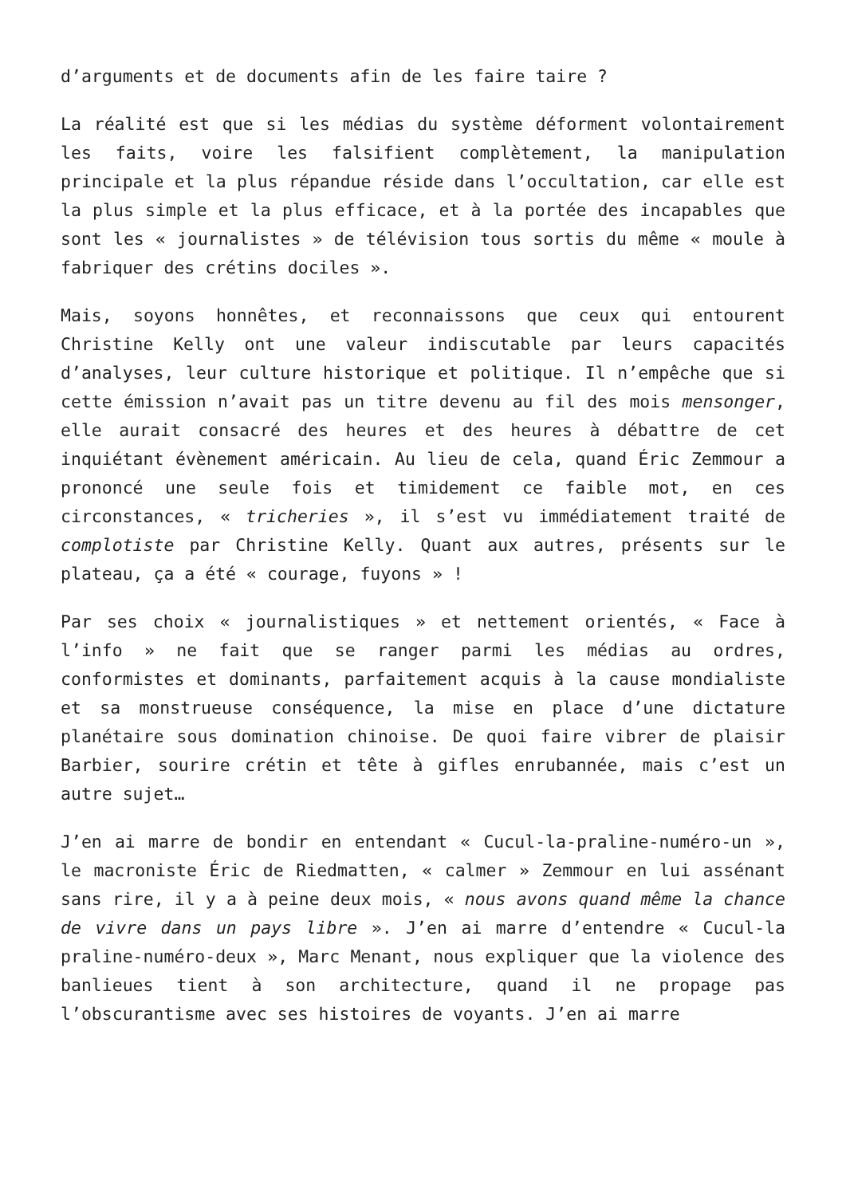d’arguments et de documents afin de les faire taire ?
La réalité est que si les médias du système déforment volontairement les faits, voire les falsifient complètement, la manipulation principale et la plus répandue réside dans l’occultation, car elle est la plus simple et la plus efficace, et à la portée des incapables que sont les « journalistes » de télévision tous sortis du même « moule à fabriquer des crétins dociles ».
Mais, soyons honnêtes, et reconnaissons que ceux qui entourent Christine Kelly ont une valeur indiscutable par leurs capacités d’analyses, leur culture historique et politique. Il n’empêche que si cette émission n’avait pas un titre devenu au fil des mois mensonger, elle aurait consacré des heures et des heures à débattre de cet inquiétant évènement américain. Au lieu de cela, quand Éric Zemmour a prononcé une seule fois et timidement ce faible mot, en ces circonstances, « tricheries », il s’est vu immédiatement traité de complotiste par Christine Kelly. Quant aux autres, présents sur le plateau, ça a été « courage, fuyons » !
Par ses choix « journalistiques » et nettement orientés, « Face à l’info » ne fait que se ranger parmi les médias au ordres, conformistes et dominants, parfaitement acquis à la cause mondialiste et sa monstrueuse conséquence, la mise en place d’une dictature planétaire sous domination chinoise. De quoi faire vibrer de plaisir Barbier, sourire crétin et tête à gifles enrubannée, mais c’est un autre sujet…
J’en ai marre de bondir en entendant « Cucul-la-praline-numéro-un », le macroniste Éric de Riedmatten, « calmer » Zemmour en lui assénant sans rire, il y a à peine deux mois, « nous avons quand même la chance de vivre dans un pays libre ». J’en ai marre d’entendre « Cucul-la praline-numéro-deux », Marc Menant, nous expliquer que la violence des banlieues tient à son architecture, quand il ne propage pas l’obscurantisme avec ses histoires de voyants. J’en ai marre